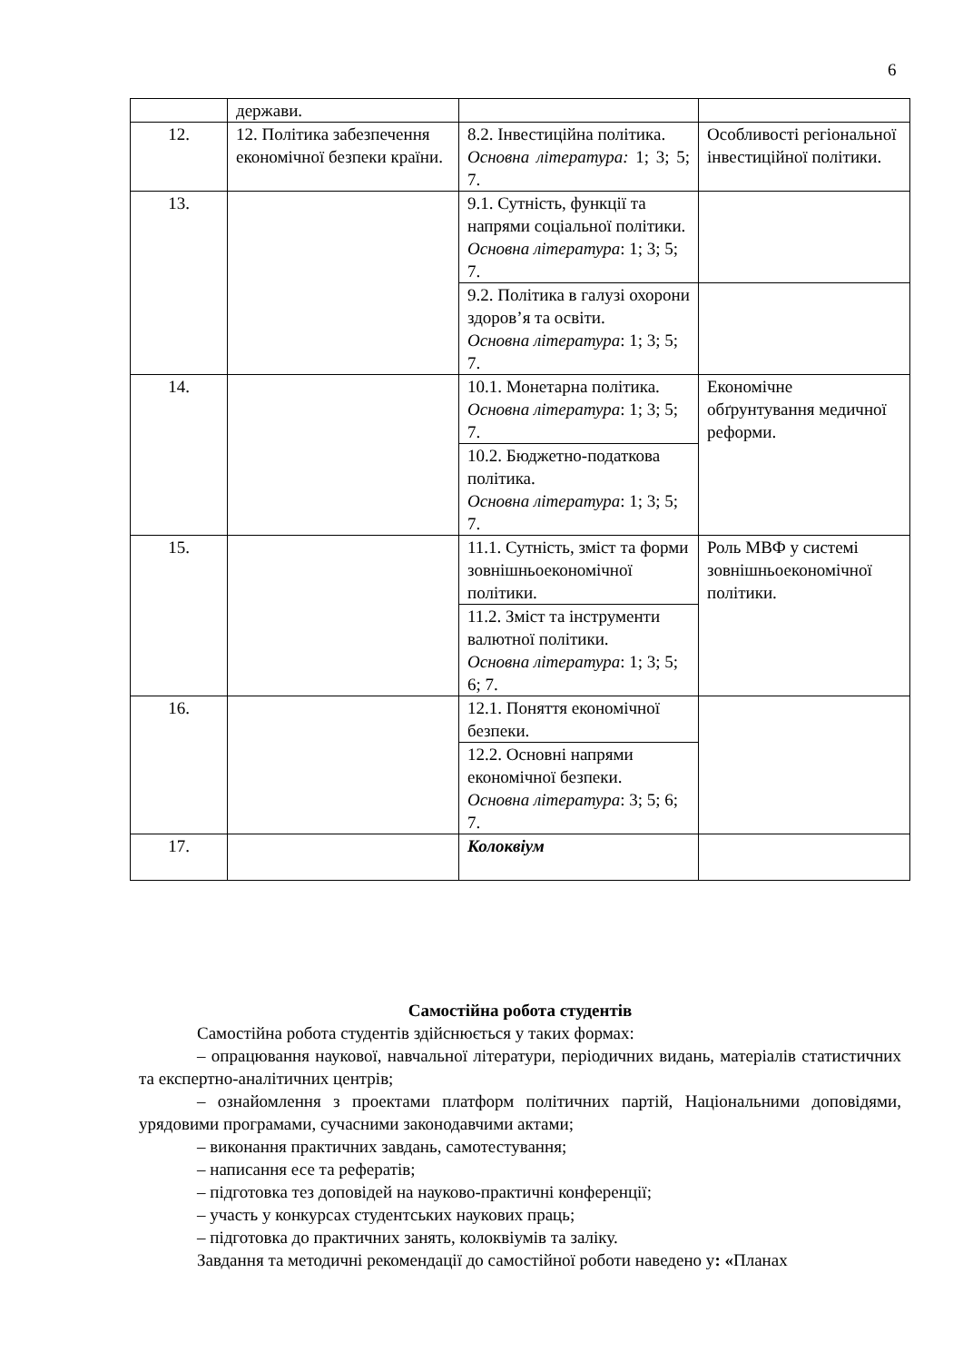6
| | держави. | | |
| 12. | 12. Політика забезпечення економічної безпеки країни. | 8.2. Інвестиційна політика. Основна література: 1; 3; 5; 7. | Особливості регіональної інвестиційної політики. |
| 13. | | 9.1. Сутність, функції та напрями соціальної політики. Основна література : 1; 3; 5; 7. | |
| | | 9.2. Політика в галузі охорони здоров’я та освіти. Основна література : 1; 3; 5; 7. | |
| 14. | | 10.1. Монетарна політика. Основна література : 1; 3; 5; 7. | Економічне обґрунтування медичної реформи. |
| | | 10.2. Бюджетно-податкова політика. Основна література : 1; 3; 5; 7. | |
| 15. | | 11.1. Сутність, зміст та форми зовнішньоекономічної політики. | Роль МВФ у системі зовнішньоекономічної політики. |
| | | 11.2. Зміст та інструменти валютної політики. Основна література : 1; 3; 5; 6; 7. | |
| 16. | | 12.1. Поняття економічної безпеки. | |
| | | 12.2. Основні напрями економічної безпеки. Основна література : 3; 5; 6; 7. | |
| 17. | | Колоквіум | |
Самостійна робота студентів
Самостійна робота студентів здійснюється у таких формах:
– опрацювання наукової, навчальної літератури, періодичних видань, матеріалів статистичних та експертно-аналітичних центрів;
– ознайомлення з проектами платформ політичних партій, Національними доповідями, урядовими програмами, сучасними законодавчими актами;
– виконання практичних завдань, самотестування;
– написання есе та рефератів;
– підготовка тез доповідей на науково-практичні конференції;
– участь у конкурсах студентських наукових праць;
– підготовка до практичних занять, колоквіумів та заліку.
Завдання та методичні рекомендації до самостійної роботи наведено у: «Планах